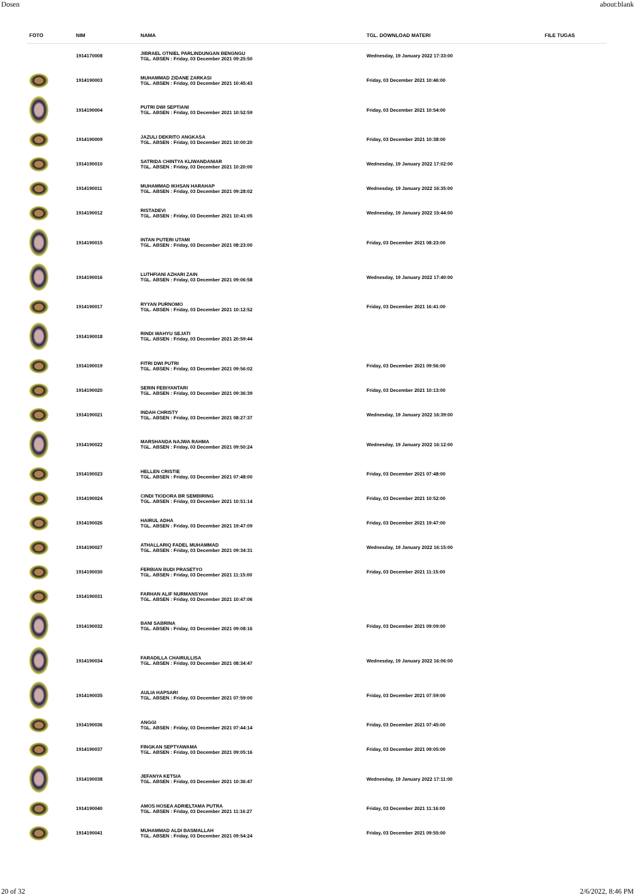Dosen about:blank
| FOTO | NIM | NAMA | TGL. DOWNLOAD MATERI | FILE TUGAS |
| --- | --- | --- | --- | --- |
| | 1914170008 | JIBRAEL OTNIEL PARLINDUNGAN BENGNGU TGL. ABSEN : Friday, 03 December 2021 09:25:50 | Wednesday, 19 January 2022 17:33:00 | |
| | 1914190003 | MUHAMMAD ZIDANE ZARKASI TGL. ABSEN : Friday, 03 December 2021 10:45:43 | Friday, 03 December 2021 10:46:00 | |
| | 1914190004 | PUTRI DWI SEPTIANI TGL. ABSEN : Friday, 03 December 2021 10:52:59 | Friday, 03 December 2021 10:54:00 | |
| | 1914190009 | JAZULI DEKRITO ANGKASA TGL. ABSEN : Friday, 03 December 2021 10:00:20 | Friday, 03 December 2021 10:38:00 | |
| | 1914190010 | SATRIDA CHINTYA KLIWANDANIAR TGL. ABSEN : Friday, 03 December 2021 10:20:00 | Wednesday, 19 January 2022 17:02:00 | |
| | 1914190011 | MUHAMMAD IKHSAN HARAHAP TGL. ABSEN : Friday, 03 December 2021 09:28:02 | Wednesday, 19 January 2022 16:35:00 | |
| | 1914190012 | RISTADEVI TGL. ABSEN : Friday, 03 December 2021 10:41:05 | Wednesday, 19 January 2022 15:44:00 | |
| | 1914190015 | INTAN PUTERI UTAMI TGL. ABSEN : Friday, 03 December 2021 08:23:00 | Friday, 03 December 2021 08:23:00 | |
| | 1914190016 | LUTHFIANI AZHARI ZAIN TGL. ABSEN : Friday, 03 December 2021 09:06:58 | Wednesday, 19 January 2022 17:40:00 | |
| | 1914190017 | RYYAN PURNOMO TGL. ABSEN : Friday, 03 December 2021 10:12:52 | Friday, 03 December 2021 16:41:00 | |
| | 1914190018 | RINDI WAHYU SEJATI TGL. ABSEN : Friday, 03 December 2021 20:59:44 | | |
| | 1914190019 | FITRI DWI PUTRI TGL. ABSEN : Friday, 03 December 2021 09:56:02 | Friday, 03 December 2021 09:56:00 | |
| | 1914190020 | SERIN FEBIYANTARI TGL. ABSEN : Friday, 03 December 2021 09:36:39 | Friday, 03 December 2021 10:13:00 | |
| | 1914190021 | INDAH CHRISTY TGL. ABSEN : Friday, 03 December 2021 08:27:37 | Wednesday, 19 January 2022 16:39:00 | |
| | 1914190022 | MARSHANDA NAJWA RAHMA TGL. ABSEN : Friday, 03 December 2021 09:50:24 | Wednesday, 19 January 2022 16:12:00 | |
| | 1914190023 | HELLEN CRISTIE TGL. ABSEN : Friday, 03 December 2021 07:48:00 | Friday, 03 December 2021 07:48:00 | |
| | 1914190024 | CINDI TIODORA BR SEMBIRING TGL. ABSEN : Friday, 03 December 2021 10:51:14 | Friday, 03 December 2021 10:52:00 | |
| | 1914190026 | HAIRUL ADHA TGL. ABSEN : Friday, 03 December 2021 19:47:09 | Friday, 03 December 2021 19:47:00 | |
| | 1914190027 | ATHALLARIQ FADEL MUHAMMAD TGL. ABSEN : Friday, 03 December 2021 09:34:31 | Wednesday, 19 January 2022 16:15:00 | |
| | 1914190030 | FERBIAN BUDI PRASETYO TGL. ABSEN : Friday, 03 December 2021 11:15:00 | Friday, 03 December 2021 11:15:00 | |
| | 1914190031 | FARHAN ALIF NURMANSYAH TGL. ABSEN : Friday, 03 December 2021 10:47:06 | | |
| | 1914190032 | BANI SABRINA TGL. ABSEN : Friday, 03 December 2021 09:08:16 | Friday, 03 December 2021 09:09:00 | |
| | 1914190034 | FARADILLA CHAIRULLISA TGL. ABSEN : Friday, 03 December 2021 08:34:47 | Wednesday, 19 January 2022 16:06:00 | |
| | 1914190035 | AULIA HAPSARI TGL. ABSEN : Friday, 03 December 2021 07:59:00 | Friday, 03 December 2021 07:59:00 | |
| | 1914190036 | ANGGI TGL. ABSEN : Friday, 03 December 2021 07:44:14 | Friday, 03 December 2021 07:45:00 | |
| | 1914190037 | FINGKAN SEPTYAWAMA TGL. ABSEN : Friday, 03 December 2021 09:05:16 | Friday, 03 December 2021 09:05:00 | |
| | 1914190038 | JEFANYA KETSIA TGL. ABSEN : Friday, 03 December 2021 10:36:47 | Wednesday, 19 January 2022 17:11:00 | |
| | 1914190040 | AMOS HOSEA ADRIELTAMA PUTRA TGL. ABSEN : Friday, 03 December 2021 11:16:27 | Friday, 03 December 2021 11:16:00 | |
| | 1914190041 | MUHAMMAD ALDI BASMALLAH TGL. ABSEN : Friday, 03 December 2021 09:54:24 | Friday, 03 December 2021 09:55:00 | |
20 of 32 2/6/2022, 8:46 PM